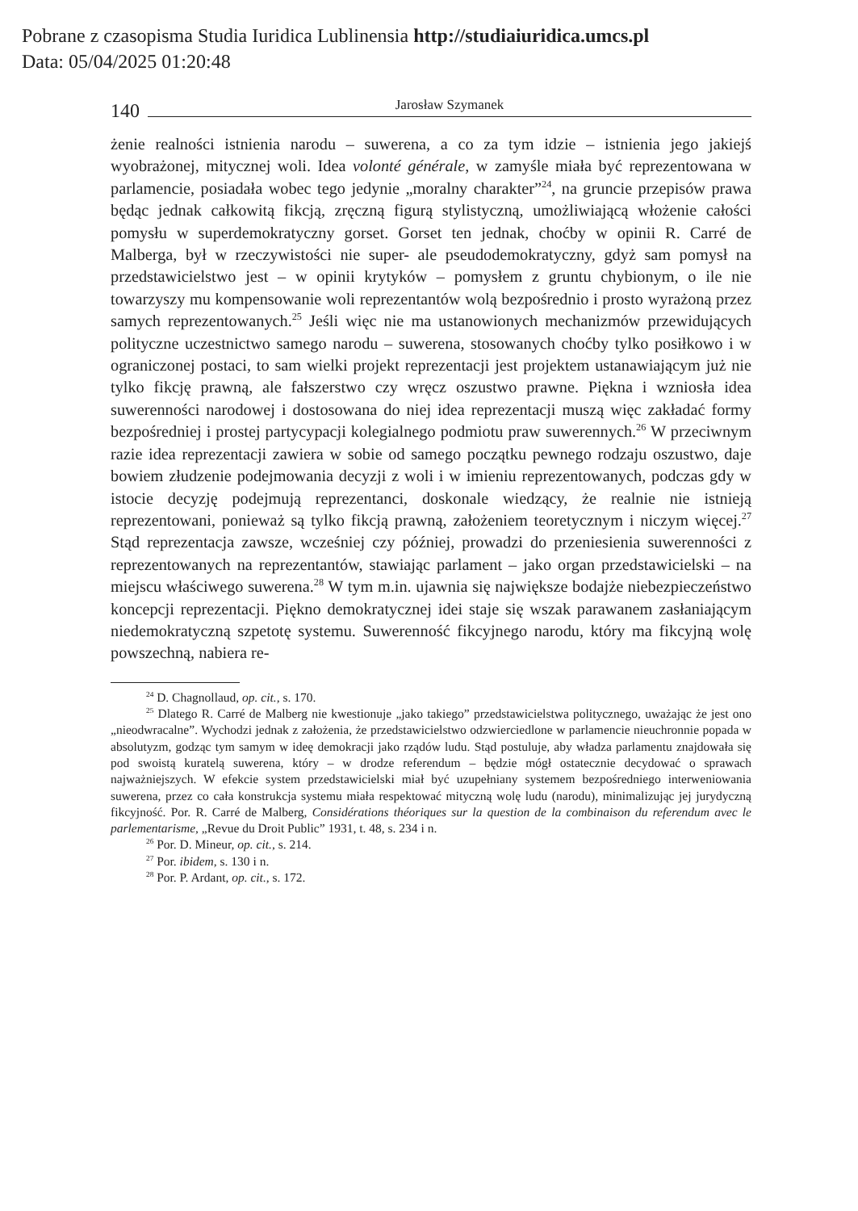Pobrane z czasopisma Studia Iuridica Lublinensia http://studiaiuridica.umcs.pl
Data: 05/04/2025 01:20:48
140 Jarosław Szymanek
żenie realności istnienia narodu – suwerena, a co za tym idzie – istnienia jego jakiejś wyobrażonej, mitycznej woli. Idea volonté générale, w zamyśle miała być reprezentowana w parlamencie, posiadała wobec tego jedynie „moralny charakter”<sup>24</sup>, na gruncie przepisów prawa będąc jednak całkowitą fikcją, zręczną figurą stylistyczną, umożliwiającą włożenie całości pomysłu w superdemokratyczny gorset. Gorset ten jednak, choćby w opinii R. Carré de Malberga, był w rzeczywistości nie super- ale pseudodemokratyczny, gdyż sam pomysł na przedstawicielstwo jest – w opinii krytyków – pomysłem z gruntu chybionym, o ile nie towarzyszy mu kompensowanie woli reprezentantów wolą bezpośrednio i prosto wyrażoną przez samych reprezentowanych.<sup>25</sup> Jeśli więc nie ma ustanowionych mechanizmów przewidujących polityczne uczestnictwo samego narodu – suwerena, stosowanych choćby tylko posiłkowo i w ograniczonej postaci, to sam wielki projekt reprezentacji jest projektem ustanawiającym już nie tylko fikcję prawną, ale fałszerstwo czy wręcz oszustwo prawne. Piękna i wzniosła idea suwerenności narodowej i dostosowana do niej idea reprezentacji muszą więc zakładać formy bezpośredniej i prostej partycypacji kolegialnego podmiotu praw suwerennych.<sup>26</sup> W przeciwnym razie idea reprezentacji zawiera w sobie od samego początku pewnego rodzaju oszustwo, daje bowiem złudzenie podejmowania decyzji z woli i w imieniu reprezentowanych, podczas gdy w istocie decyzję podejmują reprezentanci, doskonale wiedzący, że realnie nie istnieją reprezentowani, ponieważ są tylko fikcją prawną, założeniem teoretycznym i niczym więcej.<sup>27</sup> Stąd reprezentacja zawsze, wcześniej czy później, prowadzi do przeniesienia suwerenności z reprezentowanych na reprezentantów, stawiając parlament – jako organ przedstawicielski – na miejscu właściwego suwerena.<sup>28</sup> W tym m.in. ujawnia się największe bodajże niebezpieczeństwo koncepcji reprezentacji. Piękno demokratycznej idei staje się wszak parawanem zasłaniającym niedemokratyczną szpetotę systemu. Suwerenność fikcyjnego narodu, który ma fikcyjną wolę powszechną, nabiera re-
<sup>24</sup> D. Chagnollaud, op. cit., s. 170.
<sup>25</sup> Dlatego R. Carré de Malberg nie kwestionuje „jako takiego” przedstawicielstwa politycznego, uważając że jest ono „nieodwracalne”. Wychodzi jednak z założenia, że przedstawicielstwo odzwierciedlone w parlamencie nieuchronnie popada w absolutyzm, godząc tym samym w ideę demokracji jako rządów ludu. Stąd postuluje, aby władza parlamentu znajdowała się pod swoistą kuratelą suwerena, który – w drodze referendum – będzie mógł ostatecznie decydować o sprawach najważniejszych. W efekcie system przedstawicielski miał być uzupełniany systemem bezpośredniego interweniowania suwerena, przez co cała konstrukcja systemu miała respektować mityczną wolę ludu (narodu), minimalizując jej jurydyczną fikcyjność. Por. R. Carré de Malberg, Considérations théoriques sur la question de la combinaison du referendum avec le parlementarisme, „Revue du Droit Public” 1931, t. 48, s. 234 i n.
<sup>26</sup> Por. D. Mineur, op. cit., s. 214.
<sup>27</sup> Por. ibidem, s. 130 i n.
<sup>28</sup> Por. P. Ardant, op. cit., s. 172.